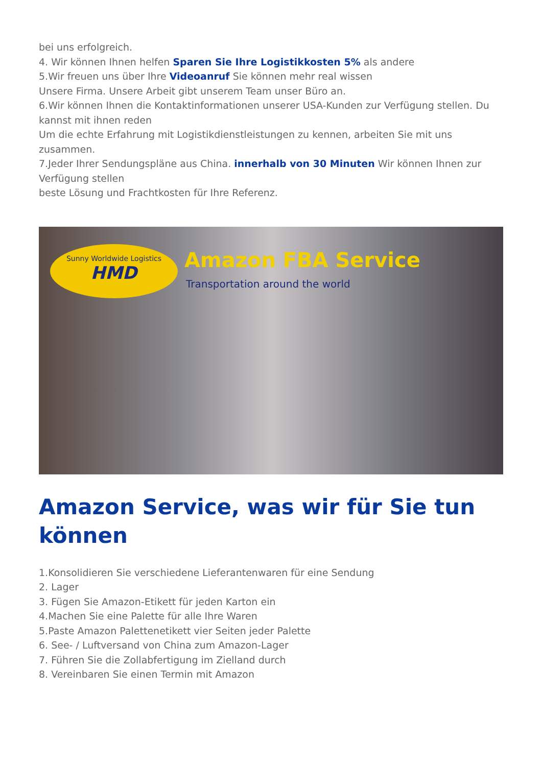bei uns erfolgreich.
4. Wir können Ihnen helfen Sparen Sie Ihre Logistikkosten 5% als andere
5.Wir freuen uns über Ihre Videoanruf Sie können mehr real wissen
Unsere Firma. Unsere Arbeit gibt unserem Team unser Büro an.
6.Wir können Ihnen die Kontaktinformationen unserer USA-Kunden zur Verfügung stellen. Du kannst mit ihnen reden
Um die echte Erfahrung mit Logistikdienstleistungen zu kennen, arbeiten Sie mit uns zusammen.
7.Jeder Ihrer Sendungspläne aus China. innerhalb von 30 Minuten Wir können Ihnen zur Verfügung stellen
beste Lösung und Frachtkosten für Ihre Referenz.
Sunny Worldwide Logistics
HMD
Amazon FBA Service
Transportation around the world
Amazon Service, was wir für Sie tun können
1.Konsolidieren Sie verschiedene Lieferantenwaren für eine Sendung
2. Lager
3. Fügen Sie Amazon-Etikett für jeden Karton ein
4.Machen Sie eine Palette für alle Ihre Waren
5.Paste Amazon Palettenetikett vier Seiten jeder Palette
6. See- / Luftversand von China zum Amazon-Lager
7. Führen Sie die Zollabfertigung im Zielland durch
8. Vereinbaren Sie einen Termin mit Amazon